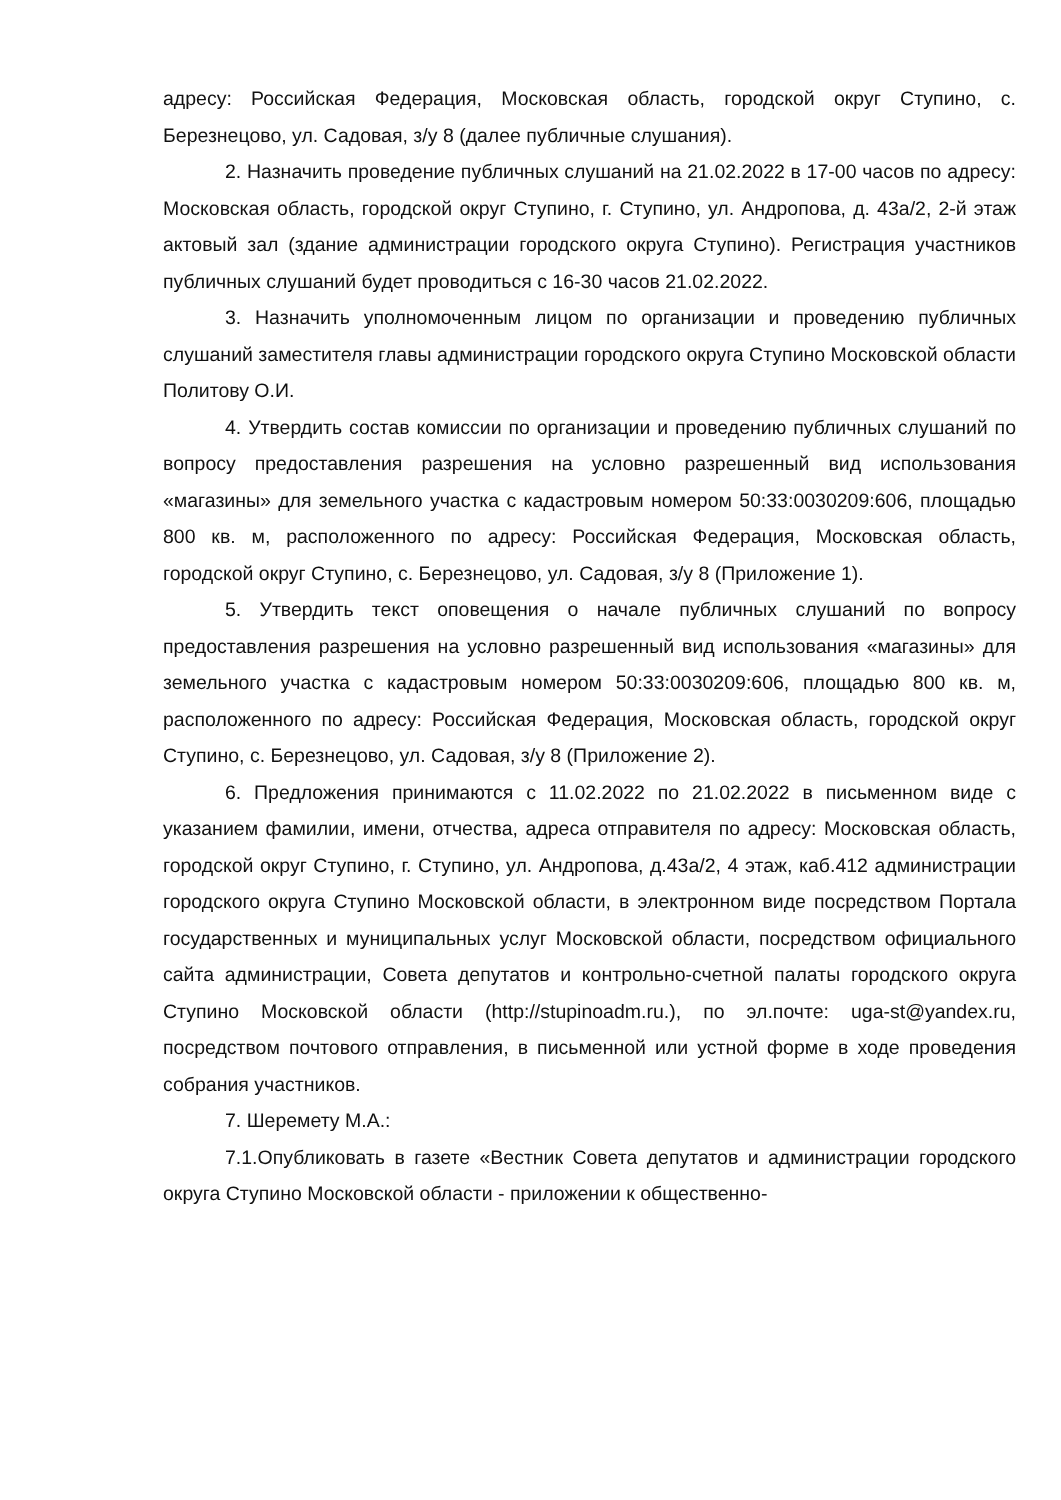адресу: Российская Федерация, Московская область, городской округ Ступино, с. Березнецово, ул. Садовая, з/у 8 (далее публичные слушания).
2. Назначить проведение публичных слушаний на 21.02.2022 в 17-00 часов по адресу: Московская область, городской округ Ступино, г. Ступино, ул. Андропова, д. 43а/2, 2-й этаж актовый зал (здание администрации городского округа Ступино). Регистрация участников публичных слушаний будет проводиться с 16-30 часов 21.02.2022.
3. Назначить уполномоченным лицом по организации и проведению публичных слушаний заместителя главы администрации городского округа Ступино Московской области Политову О.И.
4. Утвердить состав комиссии по организации и проведению публичных слушаний по вопросу предоставления разрешения на условно разрешенный вид использования «магазины» для земельного участка с кадастровым номером 50:33:0030209:606, площадью 800 кв. м, расположенного по адресу: Российская Федерация, Московская область, городской округ Ступино, с. Березнецово, ул. Садовая, з/у 8 (Приложение 1).
5. Утвердить текст оповещения о начале публичных слушаний по вопросу предоставления разрешения на условно разрешенный вид использования «магазины» для земельного участка с кадастровым номером 50:33:0030209:606, площадью 800 кв. м, расположенного по адресу: Российская Федерация, Московская область, городской округ Ступино, с. Березнецово, ул. Садовая, з/у 8 (Приложение 2).
6. Предложения принимаются с 11.02.2022 по 21.02.2022 в письменном виде с указанием фамилии, имени, отчества, адреса отправителя по адресу: Московская область, городской округ Ступино, г. Ступино, ул. Андропова, д.43а/2, 4 этаж, каб.412 администрации городского округа Ступино Московской области, в электронном виде посредством Портала государственных и муниципальных услуг Московской области, посредством официального сайта администрации, Совета депутатов и контрольно-счетной палаты городского округа Ступино Московской области (http://stupinoadm.ru.), по эл.почте: uga-st@yandex.ru, посредством почтового отправления, в письменной или устной форме в ходе проведения собрания участников.
7. Шеремету М.А.:
7.1.Опубликовать в газете «Вестник Совета депутатов и администрации городского округа Ступино Московской области - приложении к общественно-